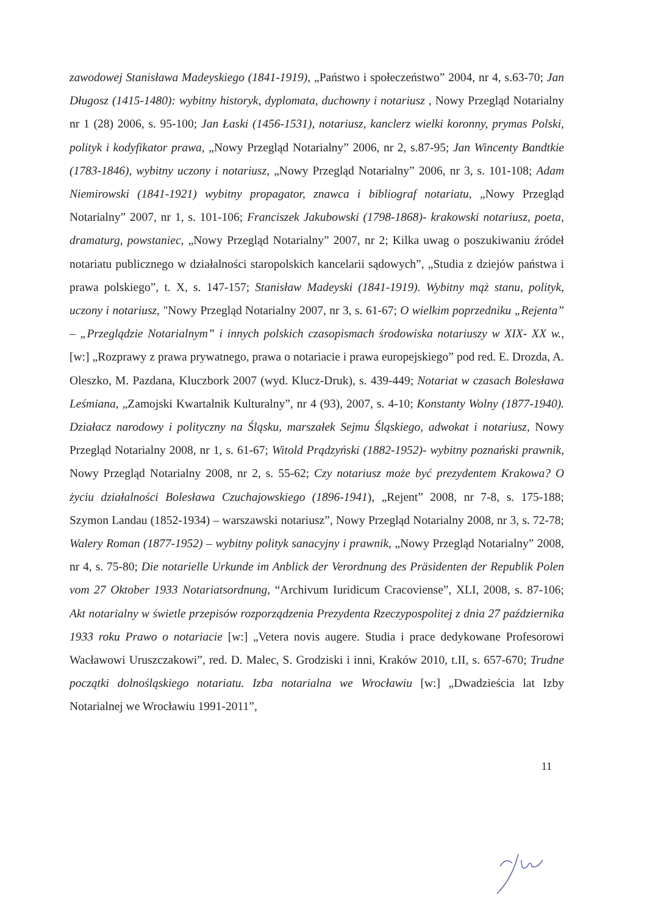zawodowej Stanisława Madeyskiego (1841-1919), „Państwo i społeczeństwo” 2004, nr 4, s.63-70; Jan Długosz (1415-1480): wybitny historyk, dyplomata, duchowny i notariusz , Nowy Przegląd Notarialny nr 1 (28) 2006, s. 95-100; Jan Łaski (1456-1531), notariusz, kanclerz wielki koronny, prymas Polski, polityk i kodyfikator prawa, „Nowy Przegląd Notarialny” 2006, nr 2, s.87-95; Jan Wincenty Bandtkie (1783-1846), wybitny uczony i notariusz, „Nowy Przegląd Notarialny” 2006, nr 3, s. 101-108; Adam Niemirowski (1841-1921) wybitny propagator, znawca i bibliograf notariatu, „Nowy Przegląd Notarialny” 2007, nr 1, s. 101-106; Franciszek Jakubowski (1798-1868)- krakowski notariusz, poeta, dramaturg, powstaniec, „Nowy Przegląd Notarialny” 2007, nr 2; Kilka uwag o poszukiwaniu źródeł notariatu publicznego w działalności staropolskich kancelarii sądowych”, „Studia z dziejów państwa i prawa polskiego”, t. X, s. 147-157; Stanisław Madeyski (1841-1919). Wybitny mąż stanu, polityk, uczony i notariusz, "Nowy Przegląd Notarialny 2007, nr 3, s. 61-67; O wielkim poprzedniku „Rejenta” – „Przeglądzie Notarialnym” i innych polskich czasopismach środowiska notariuszy w XIX- XX w., [w:] „Rozprawy z prawa prywatnego, prawa o notariacie i prawa europejskiego” pod red. E. Drozda, A. Oleszko, M. Pazdana, Kluczbork 2007 (wyd. Klucz-Druk), s. 439-449; Notariat w czasach Bolesława Leśmiana, „Zamojski Kwartalnik Kulturalny”, nr 4 (93), 2007, s. 4-10; Konstanty Wolny (1877-1940). Działacz narodowy i polityczny na Śląsku, marszałek Sejmu Śląskiego, adwokat i notariusz, Nowy Przegląd Notarialny 2008, nr 1, s. 61-67; Witold Prądzyński (1882-1952)- wybitny poznański prawnik, Nowy Przegląd Notarialny 2008, nr 2, s. 55-62; Czy notariusz może być prezydentem Krakowa? O życiu działalności Bolesława Czuchajowskiego (1896-1941), „Rejent” 2008, nr 7-8, s. 175-188; Szymon Landau (1852-1934) – warszawski notariusz”, Nowy Przegląd Notarialny 2008, nr 3, s. 72-78; Walery Roman (1877-1952) – wybitny polityk sanacyjny i prawnik, „Nowy Przegląd Notarialny” 2008, nr 4, s. 75-80; Die notarielle Urkunde im Anblick der Verordnung des Präsidenten der Republik Polen vom 27 Oktober 1933 Notariatsordnung, “Archivum Iuridicum Cracoviense”, XLI, 2008, s. 87-106; Akt notarialny w świetle przepisów rozporządzenia Prezydenta Rzeczypospolitej z dnia 27 października 1933 roku Prawo o notariacie [w:] „Vetera novis augere. Studia i prace dedykowane Profesorowi Wacławowi Uruszczakowi”, red. D. Malec, S. Grodziski i inni, Kraków 2010, t.II, s. 657-670; Trudne początki dolnośląskiego notariatu. Izba notarialna we Wrocławiu [w:] „Dwadzieścia lat Izby Notarialnej we Wrocławiu 1991-2011”,
11